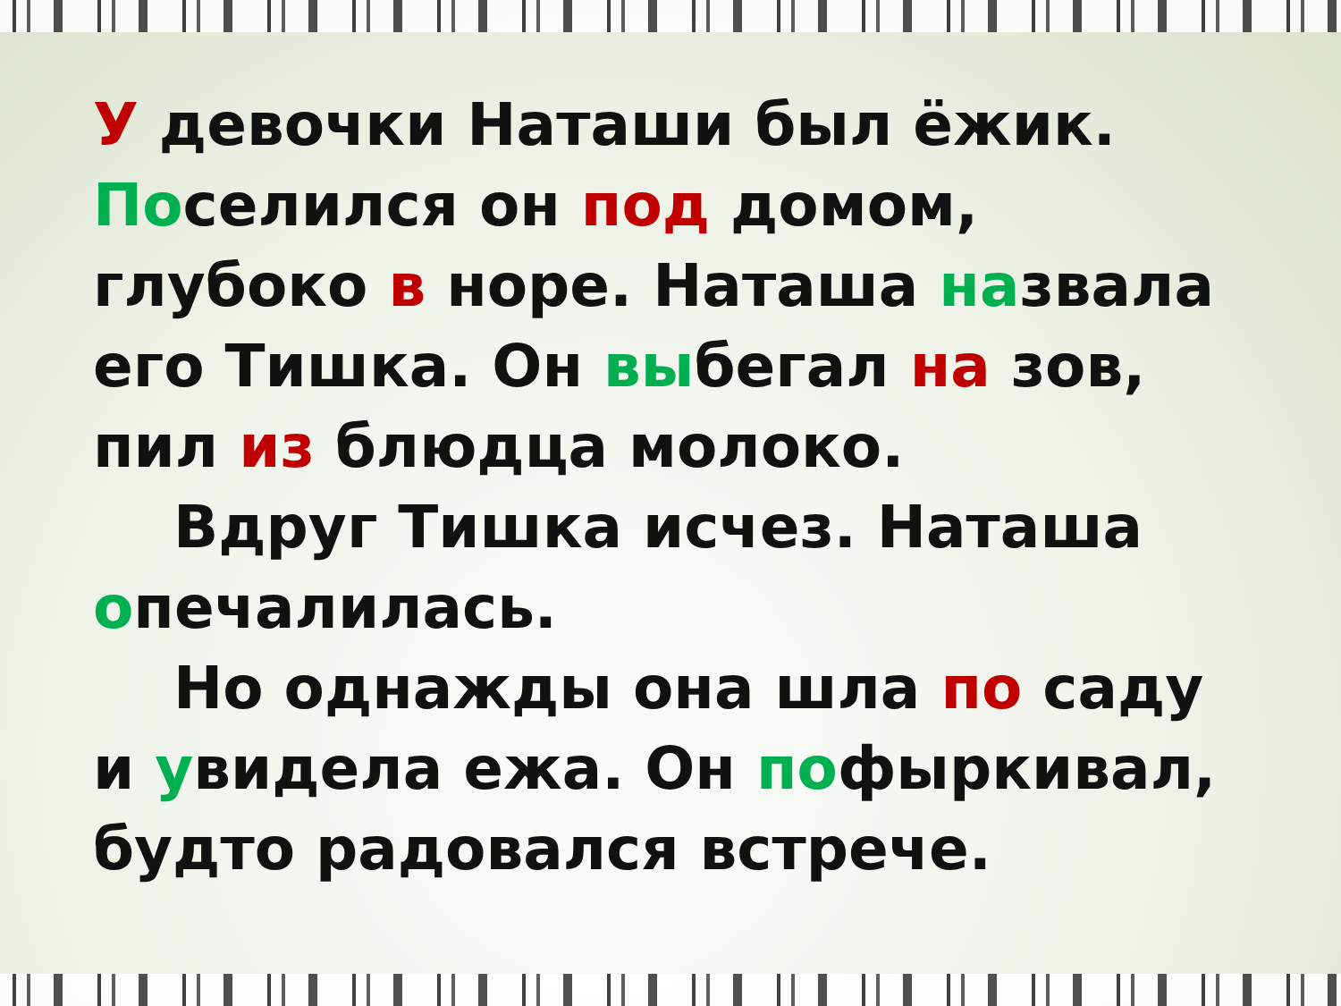У девочки Наташи был ёжик. Поселился он под домом, глубоко в норе. Наташа назвала его Тишка. Он выбегал на зов, пил из блюдца молоко.
Вдруг Тишка исчез. Наташа опечалилась.
Но однажды она шла по саду и увидела ежа. Он пофыркивал, будто радовался встрече.